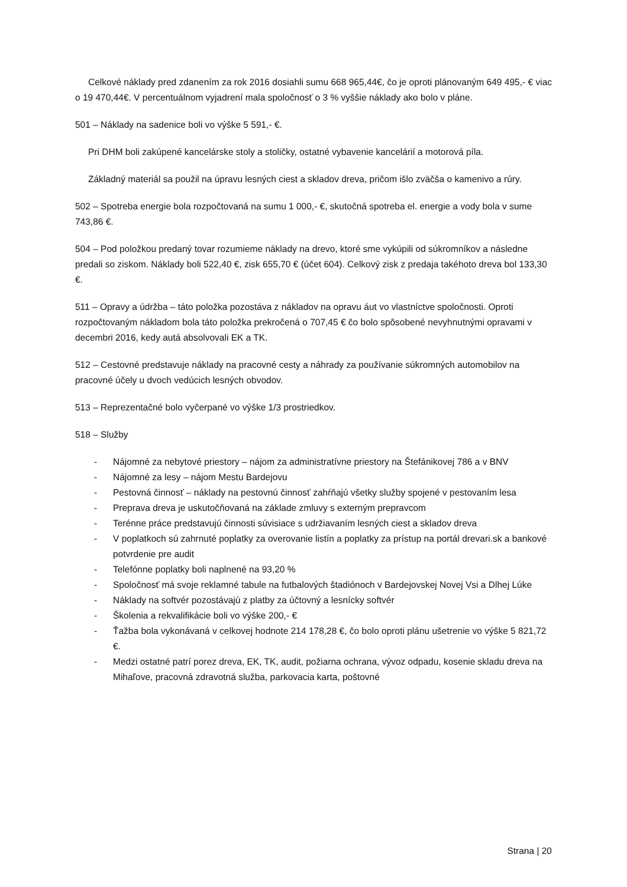Celkové náklady pred zdanením za rok 2016 dosiahli sumu 668 965,44€, čo je oproti plánovaným 649 495,- € viac o 19 470,44€. V percentuálnom vyjadrení mala spoločnosť o 3 % vyššie náklady ako bolo v pláne.
501 – Náklady na sadenice boli vo výške 5 591,- €.
Pri DHM boli zakúpené kancelárske stoly a stoličky, ostatné vybavenie kancelárií a motorová píla.
Základný materiál sa použil na úpravu lesných ciest a skladov dreva, pričom išlo zväčša o kamenivo a rúry.
502 – Spotreba energie bola rozpočtovaná na sumu 1 000,- €, skutočná spotreba el. energie a vody bola v sume 743,86 €.
504 – Pod položkou predaný tovar rozumieme náklady na drevo, ktoré sme vykúpili od súkromníkov a následne predali so ziskom. Náklady boli 522,40 €, zisk 655,70 € (účet 604). Celkový zisk z predaja takéhoto dreva bol 133,30 €.
511 – Opravy a údržba – táto položka pozostáva z nákladov na opravu áut vo vlastníctve spoločnosti. Oproti rozpočtovaným nákladom bola táto položka prekročená o 707,45 € čo bolo spôsobené nevyhnutnými opravami v decembri 2016, kedy autá absolvovali EK a TK.
512 – Cestovné predstavuje náklady na pracovné cesty a náhrady za používanie súkromných automobilov na pracovné účely u dvoch vedúcich lesných obvodov.
513 – Reprezentačné bolo vyčerpané vo výške 1/3 prostriedkov.
518 – Služby
- Nájomné za nebytové priestory – nájom za administratívne priestory na Štefánikovej 786 a v BNV
- Nájomné za lesy – nájom Mestu Bardejovu
- Pestovná činnosť – náklady na pestovnú činnosť zahŕňajú všetky služby spojené v pestovaním lesa
- Preprava dreva je uskutočňovaná na základe zmluvy s externým prepravcom
- Terénne práce predstavujú činnosti súvisiace s udržiavaním lesných ciest a skladov dreva
- V poplatkoch sú zahrnuté poplatky za overovanie listín a poplatky za prístup na portál drevari.sk a bankové potvrdenie pre audit
- Telefónne poplatky boli naplnené na 93,20 %
- Spoločnosť má svoje reklamné tabule na futbalových štadiónoch v Bardejovskej Novej Vsi a Dlhej Lúke
- Náklady na softvér pozostávajú z platby za účtovný a lesnícky softvér
- Školenia a rekvalifikácie boli vo výške 200,- €
- Ťažba bola vykonávaná v celkovej hodnote 214 178,28 €, čo bolo oproti plánu ušetrenie vo výške 5 821,72 €.
- Medzi ostatné patrí porez dreva, EK, TK, audit, požiarna ochrana, vývoz odpadu, kosenie skladu dreva na Mihaľove, pracovná zdravotná služba, parkovacia karta, poštovné
Strana | 20